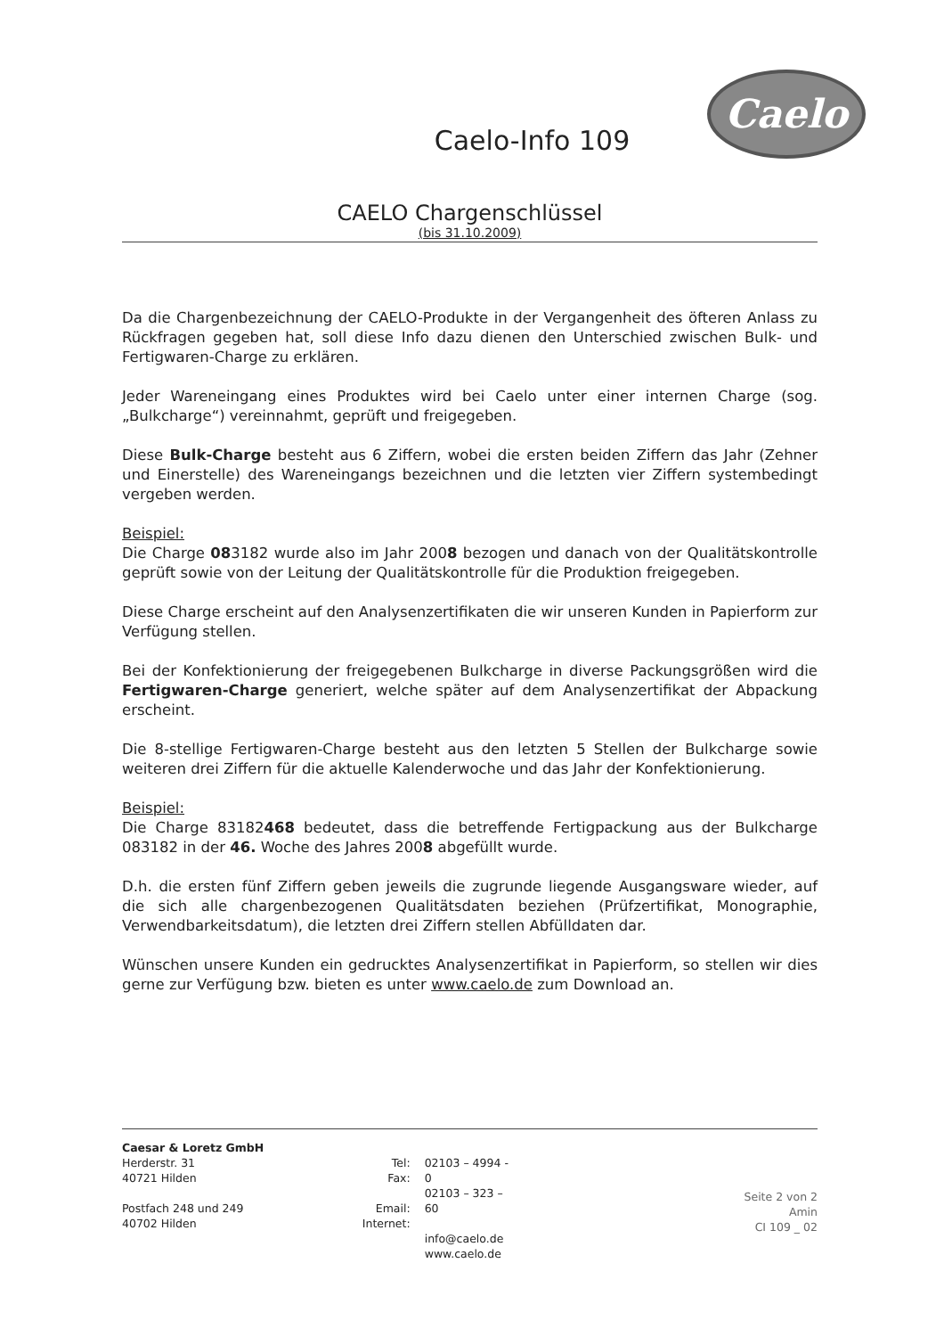Caelo
Caelo-Info 109
CAELO Chargenschlüssel
(bis 31.10.2009)
Da die Chargenbezeichnung der CAELO-Produkte in der Vergangenheit des öfteren Anlass zu Rückfragen gegeben hat, soll diese Info dazu dienen den Unterschied zwischen Bulk- und Fertigwaren-Charge zu erklären.
Jeder Wareneingang eines Produktes wird bei Caelo unter einer internen Charge (sog. „Bulkcharge“) vereinnahmt, geprüft und freigegeben.
Diese Bulk-Charge besteht aus 6 Ziffern, wobei die ersten beiden Ziffern das Jahr (Zehner und Einerstelle) des Wareneingangs bezeichnen und die letzten vier Ziffern systembedingt vergeben werden.
Beispiel:
Die Charge 083182 wurde also im Jahr 2008 bezogen und danach von der Qualitätskontrolle geprüft sowie von der Leitung der Qualitätskontrolle für die Produktion freigegeben.
Diese Charge erscheint auf den Analysenzertifikaten die wir unseren Kunden in Papierform zur Verfügung stellen.
Bei der Konfektionierung der freigegebenen Bulkcharge in diverse Packungsgrößen wird die Fertigwaren-Charge generiert, welche später auf dem Analysenzertifikat der Abpackung erscheint.
Die 8-stellige Fertigwaren-Charge besteht aus den letzten 5 Stellen der Bulkcharge sowie weiteren drei Ziffern für die aktuelle Kalenderwoche und das Jahr der Konfektionierung.
Beispiel:
Die Charge 83182468 bedeutet, dass die betreffende Fertigpackung aus der Bulkcharge 083182 in der 46. Woche des Jahres 2008 abgefüllt wurde.
D.h. die ersten fünf Ziffern geben jeweils die zugrunde liegende Ausgangsware wieder, auf die sich alle chargenbezogenen Qualitätsdaten beziehen (Prüfzertifikat, Monographie, Verwendbarkeitsdatum), die letzten drei Ziffern stellen Abfülldaten dar.
Wünschen unsere Kunden ein gedrucktes Analysenzertifikat in Papierform, so stellen wir dies gerne zur Verfügung bzw. bieten es unter www.caelo.de zum Download an.
Caesar & Loretz GmbH
Herderstr. 31
40721 Hilden
Postfach 248 und 249
40702 Hilden
Tel:
Fax:
Email:
Internet:
02103 – 4994 - 0
02103 – 323 – 60
info@caelo.de
www.caelo.de
Seite 2 von 2
Amin
CI 109 _ 02